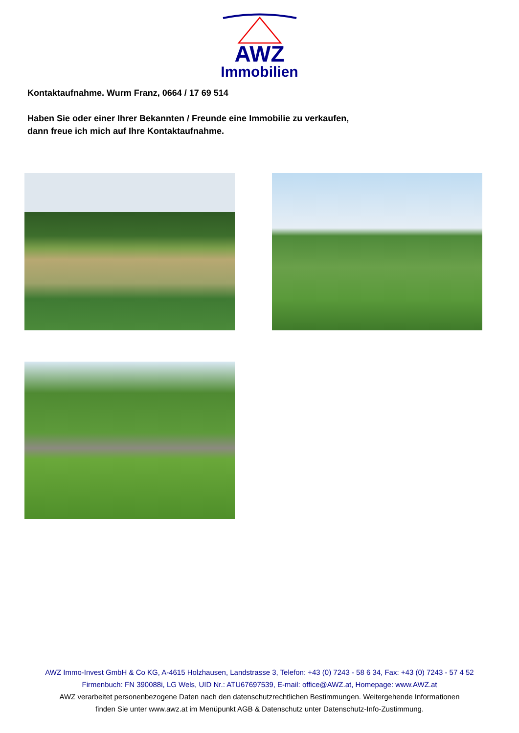AWZ
Immobilien
Kontaktaufnahme. Wurm Franz, 0664 / 17 69 514
Haben Sie oder einer Ihrer Bekannten / Freunde eine Immobilie zu verkaufen,
dann freue ich mich auf Ihre Kontaktaufnahme.
AWZ Immo-Invest GmbH & Co KG, A-4615 Holzhausen, Landstrasse 3, Telefon: +43 (0) 7243 - 58 6 34, Fax: +43 (0) 7243 - 57 4 52
Firmenbuch: FN 390088i, LG Wels, UID Nr.: ATU67697539, E-mail: office@AWZ.at, Homepage: www.AWZ.at
AWZ verarbeitet personenbezogene Daten nach den datenschutzrechtlichen Bestimmungen. Weitergehende Informationen
finden Sie unter www.awz.at im Menüpunkt AGB & Datenschutz unter Datenschutz-Info-Zustimmung.